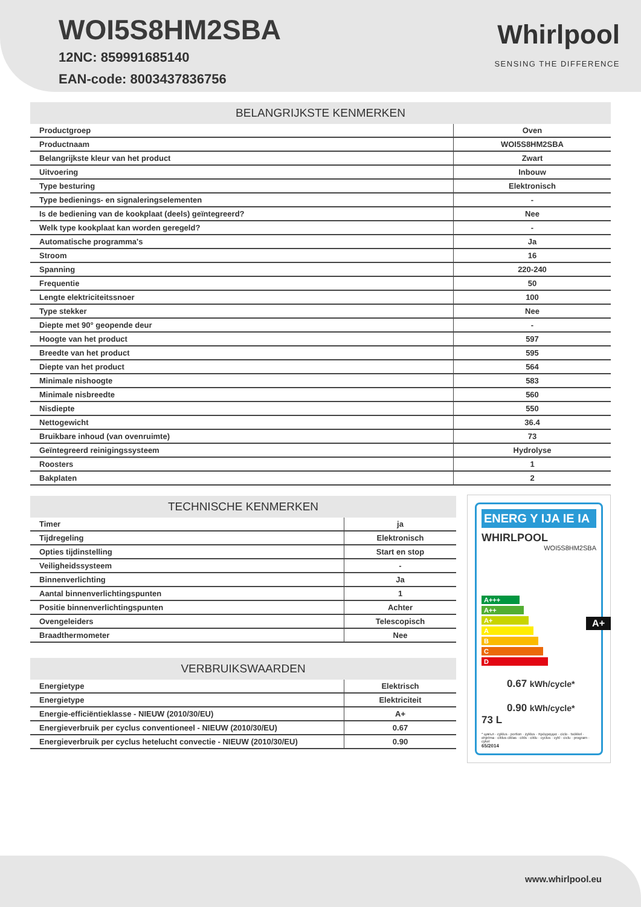WOI5S8HM2SBA
12NC: 859991685140
EAN-code: 8003437836756
Whirlpool
SENSING THE DIFFERENCE
BELANGRIJKSTE KENMERKEN
| Productgroep | Oven |
| Productnaam | WOI5S8HM2SBA |
| Belangrijkste kleur van het product | Zwart |
| Uitvoering | Inbouw |
| Type besturing | Elektronisch |
| Type bedienings- en signaleringselementen | - |
| Is de bediening van de kookplaat (deels) geïntegreerd? | Nee |
| Welk type kookplaat kan worden geregeld? | - |
| Automatische programma's | Ja |
| Stroom | 16 |
| Spanning | 220-240 |
| Frequentie | 50 |
| Lengte elektriciteitssnoer | 100 |
| Type stekker | Nee |
| Diepte met 90° geopende deur | - |
| Hoogte van het product | 597 |
| Breedte van het product | 595 |
| Diepte van het product | 564 |
| Minimale nishoogte | 583 |
| Minimale nisbreedte | 560 |
| Nisdiepte | 550 |
| Nettogewicht | 36.4 |
| Bruikbare inhoud (van ovenruimte) | 73 |
| Geïntegreerd reinigingssysteem | Hydrolyse |
| Roosters | 1 |
| Bakplaten | 2 |
TECHNISCHE KENMERKEN
| Timer | ja |
| Tijdregeling | Elektronisch |
| Opties tijdinstelling | Start en stop |
| Veiligheidssysteem | - |
| Binnenverlichting | Ja |
| Aantal binnenverlichtingspunten | 1 |
| Positie binnenverlichtingspunten | Achter |
| Ovengeleiders | Telescopisch |
| Braadthermometer | Nee |
VERBRUIKSWAARDEN
| Energietype | Elektrisch |
| Energietype | Elektriciteit |
| Energie-efficiëntieklasse - NIEUW (2010/30/EU) | A+ |
| Energieverbruik per cyclus conventioneel - NIEUW (2010/30/EU) | 0.67 |
| Energieverbruik per cyclus hetelucht convectie - NIEUW (2010/30/EU) | 0.90 |
ENERG Y IJA IE IA
WHIRLPOOL
WOI5S8HM2SBA
A+++
A++
A+ A+
A
B
C
D
73 L
0.67 kWh/cycle*
0.90 kWh/cycle*
* цикъл · cyklus · portion · zyklus · πρόγραμμα · ciclo · tsükkel · ohjelma · ciklus ciklas · cikls · ciklu · cyclus · cykl · ciclu · program · cykel
65/2014
www.whirlpool.eu